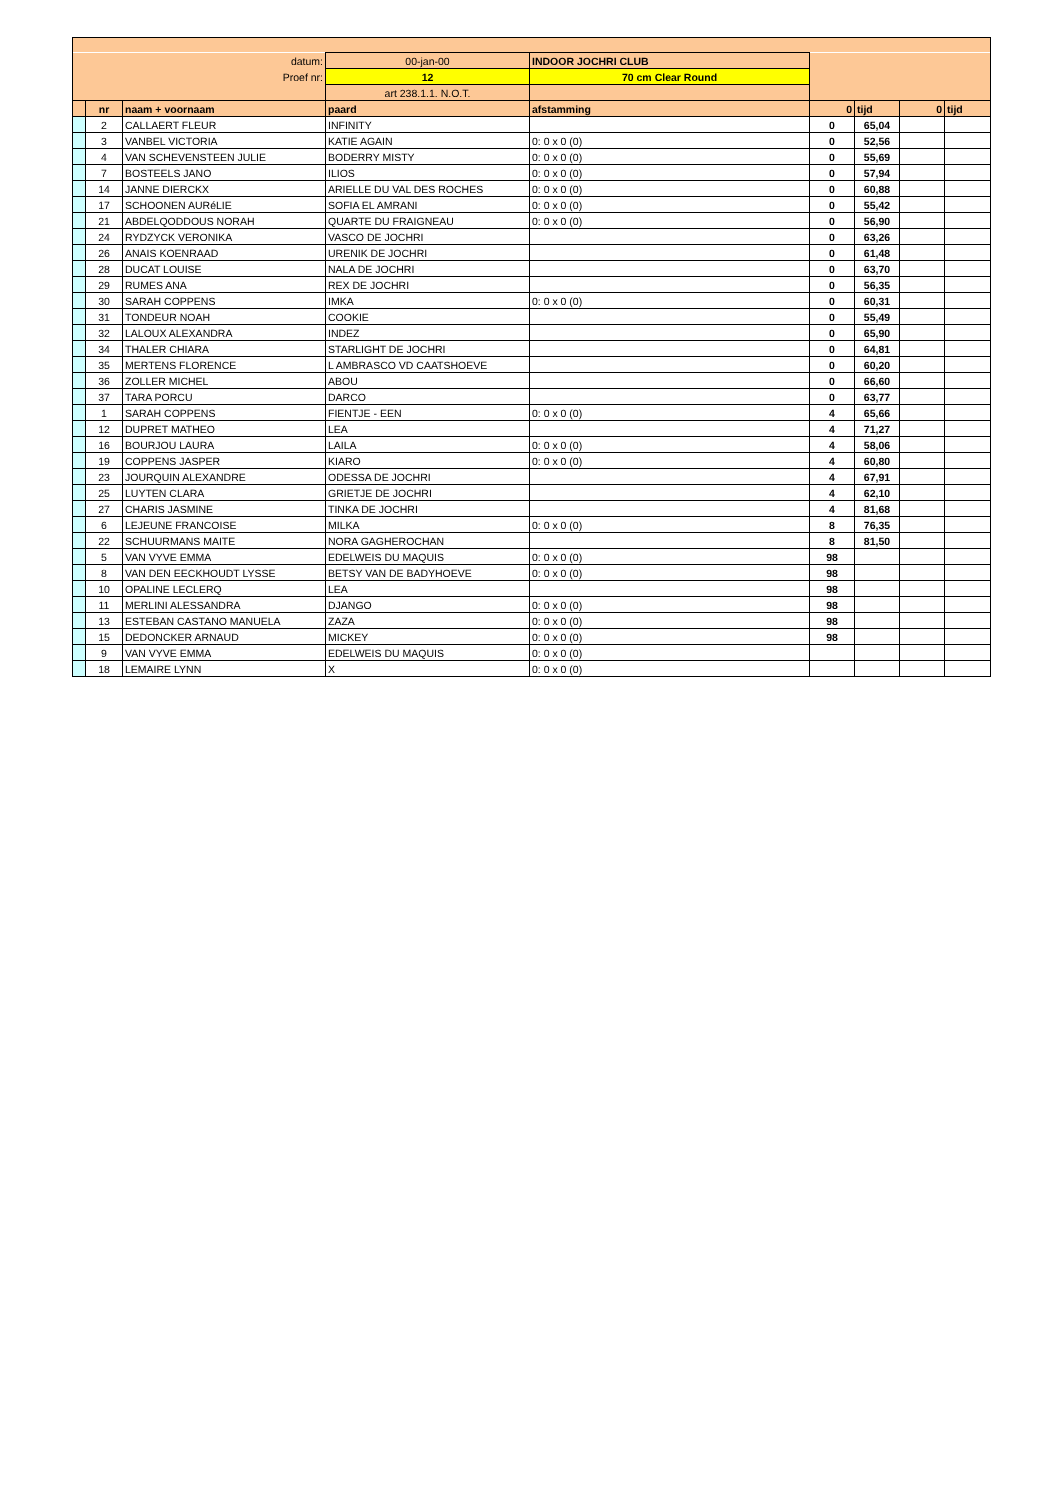| datum: | | | 00-jan-00 | INDOOR JOCHRI CLUB | | | | |
| Proef nr: | | | 12 | 70 cm Clear Round | | | | |
| | | | art 238.1.1. N.O.T. | | | | | |
| | nr | naam + voornaam | paard | afstamming | 0 | tijd | 0 | tijd |
| | 2 | CALLAERT FLEUR | INFINITY | | 0 | 65,04 | | |
| | 3 | VANBEL VICTORIA | KATIE AGAIN | 0: 0 x 0 (0) | 0 | 52,56 | | |
| | 4 | VAN SCHEVENSTEEN JULIE | BODERRY MISTY | 0: 0 x 0 (0) | 0 | 55,69 | | |
| | 7 | BOSTEELS JANO | ILIOS | 0: 0 x 0 (0) | 0 | 57,94 | | |
| | 14 | JANNE DIERCKX | ARIELLE DU VAL DES ROCHES | 0: 0 x 0 (0) | 0 | 60,88 | | |
| | 17 | SCHOONEN AURéLIE | SOFIA EL AMRANI | 0: 0 x 0 (0) | 0 | 55,42 | | |
| | 21 | ABDELQODDOUS NORAH | QUARTE DU FRAIGNEAU | 0: 0 x 0 (0) | 0 | 56,90 | | |
| | 24 | RYDZYCK VERONIKA | VASCO DE JOCHRI | | 0 | 63,26 | | |
| | 26 | ANAIS KOENRAAD | URENIK DE JOCHRI | | 0 | 61,48 | | |
| | 28 | DUCAT LOUISE | NALA DE JOCHRI | | 0 | 63,70 | | |
| | 29 | RUMES ANA | REX DE JOCHRI | | 0 | 56,35 | | |
| | 30 | SARAH COPPENS | IMKA | 0: 0 x 0 (0) | 0 | 60,31 | | |
| | 31 | TONDEUR NOAH | COOKIE | | 0 | 55,49 | | |
| | 32 | LALOUX ALEXANDRA | INDEZ | | 0 | 65,90 | | |
| | 34 | THALER CHIARA | STARLIGHT DE JOCHRI | | 0 | 64,81 | | |
| | 35 | MERTENS FLORENCE | L AMBRASCO VD CAATSHOEVE | | 0 | 60,20 | | |
| | 36 | ZOLLER MICHEL | ABOU | | 0 | 66,60 | | |
| | 37 | TARA PORCU | DARCO | | 0 | 63,77 | | |
| | 1 | SARAH COPPENS | FIENTJE - EEN | 0: 0 x 0 (0) | 4 | 65,66 | | |
| | 12 | DUPRET MATHEO | LEA | | 4 | 71,27 | | |
| | 16 | BOURJOU LAURA | LAILA | 0: 0 x 0 (0) | 4 | 58,06 | | |
| | 19 | COPPENS JASPER | KIARO | 0: 0 x 0 (0) | 4 | 60,80 | | |
| | 23 | JOURQUIN ALEXANDRE | ODESSA DE JOCHRI | | 4 | 67,91 | | |
| | 25 | LUYTEN CLARA | GRIETJE DE JOCHRI | | 4 | 62,10 | | |
| | 27 | CHARIS JASMINE | TINKA DE JOCHRI | | 4 | 81,68 | | |
| | 6 | LEJEUNE FRANCOISE | MILKA | 0: 0 x 0 (0) | 8 | 76,35 | | |
| | 22 | SCHUURMANS MAITE | NORA GAGHEROCHAN | | 8 | 81,50 | | |
| | 5 | VAN VYVE EMMA | EDELWEIS DU MAQUIS | 0: 0 x 0 (0) | 98 | | | |
| | 8 | VAN DEN EECKHOUDT LYSSE | BETSY VAN DE BADYHOEVE | 0: 0 x 0 (0) | 98 | | | |
| | 10 | OPALINE LECLERQ | LEA | | 98 | | | |
| | 11 | MERLINI ALESSANDRA | DJANGO | 0: 0 x 0 (0) | 98 | | | |
| | 13 | ESTEBAN CASTANO MANUELA | ZAZA | 0: 0 x 0 (0) | 98 | | | |
| | 15 | DEDONCKER ARNAUD | MICKEY | 0: 0 x 0 (0) | 98 | | | |
| | 9 | VAN VYVE EMMA | EDELWEIS DU MAQUIS | 0: 0 x 0 (0) | | | | |
| | 18 | LEMAIRE LYNN | X | 0: 0 x 0 (0) | | | | |